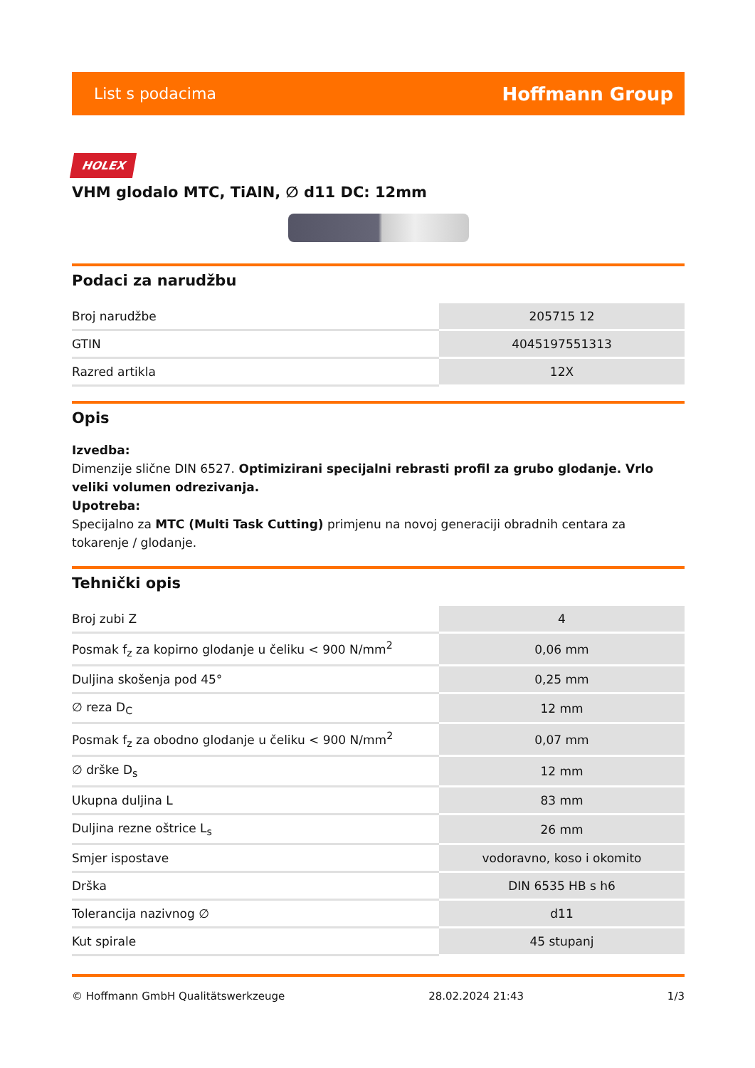List s podacima Hoffmann Group
HOLEX
VHM glodalo MTC, TiAlN, ∅ d11 DC: 12mm
Podaci za narudžbu
| Broj narudžbe | 205715 12 |
| GTIN | 4045197551313 |
| Razred artikla | 12X |
Opis
Izvedba:
Dimenzije slične DIN 6527. Optimizirani specijalni rebrasti profil za grubo glodanje. Vrlo veliki volumen odrezivanja.
Upotreba:
Specijalno za MTC (Multi Task Cutting) primjenu na novoj generaciji obradnih centara za tokarenje / glodanje.
Tehnički opis
| Broj zubi Z | 4 |
| Posmak f<sub>z</sub> za kopirno glodanje u čeliku < 900 N/mm<sup>2</sup> | 0,06 mm |
| Duljina skošenja pod 45° | 0,25 mm |
| ∅ reza D<sub>C</sub> | 12 mm |
| Posmak f<sub>z</sub> za obodno glodanje u čeliku < 900 N/mm<sup>2</sup> | 0,07 mm |
| ∅ drške D<sub>s</sub> | 12 mm |
| Ukupna duljina L | 83 mm |
| Duljina rezne oštrice L<sub>s</sub> | 26 mm |
| Smjer ispostave | vodoravno, koso i okomito |
| Drška | DIN 6535 HB s h6 |
| Tolerancija nazivnog ∅ | d11 |
| Kut spirale | 45 stupanj |
© Hoffmann GmbH Qualitätswerkzeuge 28.02.2024 21:43 1/3